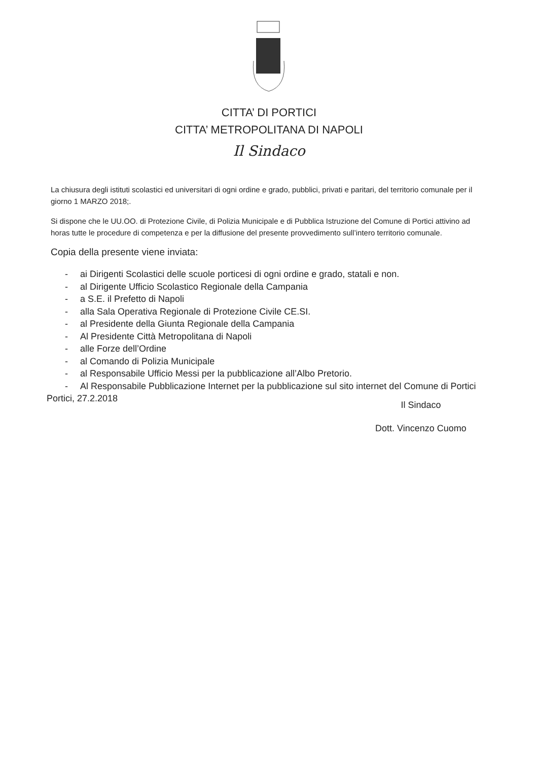CITTA’ DI PORTICI
CITTA’ METROPOLITANA DI NAPOLI
Il Sindaco
La chiusura degli istituti scolastici ed universitari di ogni ordine e grado, pubblici, privati e paritari, del territorio comunale per il giorno 1 MARZO 2018;.
Si dispone che le UU.OO. di Protezione Civile, di Polizia Municipale e di Pubblica Istruzione del Comune di Portici attivino ad horas tutte le procedure di competenza e per la diffusione del presente provvedimento sull’intero territorio comunale.
Copia della presente viene inviata:
- ai Dirigenti Scolastici delle scuole porticesi di ogni ordine e grado, statali e non.
- al Dirigente Ufficio Scolastico Regionale della Campania
- a S.E. il Prefetto di Napoli
- alla Sala Operativa Regionale di Protezione Civile CE.SI.
- al Presidente della Giunta Regionale della Campania
- Al Presidente Città Metropolitana di Napoli
- alle Forze dell’Ordine
- al Comando di Polizia Municipale
- al Responsabile Ufficio Messi per la pubblicazione all’Albo Pretorio.
- Al Responsabile Pubblicazione Internet per la pubblicazione sul sito internet del Comune di Portici
Portici, 27.2.2018
Il Sindaco
Dott. Vincenzo Cuomo